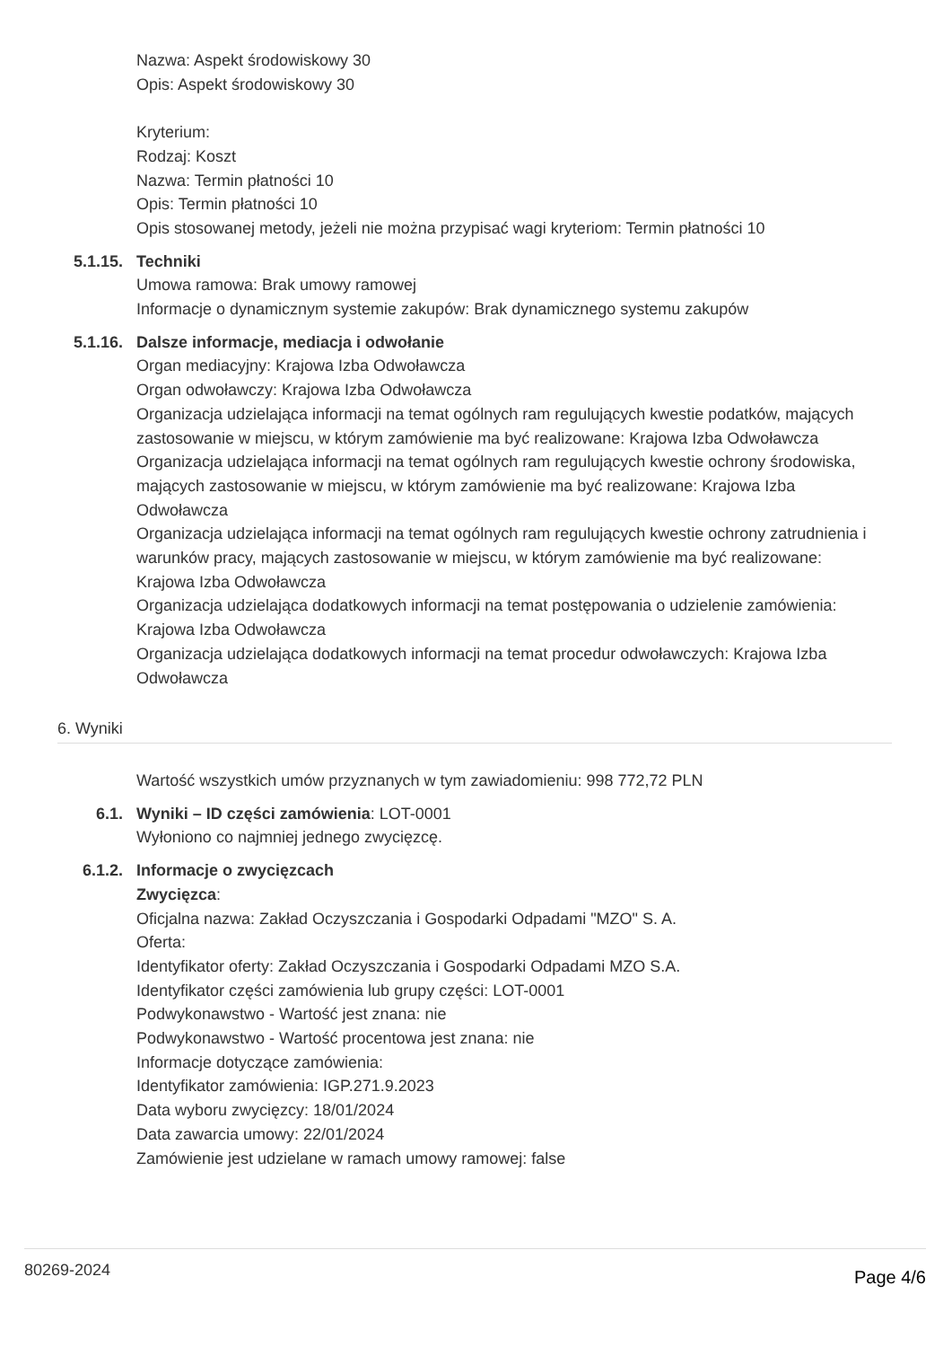Nazwa: Aspekt środowiskowy 30
Opis: Aspekt środowiskowy 30
Kryterium:
Rodzaj: Koszt
Nazwa: Termin płatności 10
Opis: Termin płatności 10
Opis stosowanej metody, jeżeli nie można przypisać wagi kryteriom: Termin płatności 10
5.1.15. Techniki
Umowa ramowa: Brak umowy ramowej
Informacje o dynamicznym systemie zakupów: Brak dynamicznego systemu zakupów
5.1.16. Dalsze informacje, mediacja i odwołanie
Organ mediacyjny: Krajowa Izba Odwoławcza
Organ odwoławczy: Krajowa Izba Odwoławcza
Organizacja udzielająca informacji na temat ogólnych ram regulujących kwestie podatków, mających zastosowanie w miejscu, w którym zamówienie ma być realizowane: Krajowa Izba Odwoławcza
Organizacja udzielająca informacji na temat ogólnych ram regulujących kwestie ochrony środowiska, mających zastosowanie w miejscu, w którym zamówienie ma być realizowane: Krajowa Izba Odwoławcza
Organizacja udzielająca informacji na temat ogólnych ram regulujących kwestie ochrony zatrudnienia i warunków pracy, mających zastosowanie w miejscu, w którym zamówienie ma być realizowane: Krajowa Izba Odwoławcza
Organizacja udzielająca dodatkowych informacji na temat postępowania o udzielenie zamówienia: Krajowa Izba Odwoławcza
Organizacja udzielająca dodatkowych informacji na temat procedur odwoławczych: Krajowa Izba Odwoławcza
6. Wyniki
Wartość wszystkich umów przyznanych w tym zawiadomieniu: 998 772,72 PLN
6.1. Wyniki – ID części zamówienia: LOT-0001
Wyłoniono co najmniej jednego zwycięzcę.
6.1.2. Informacje o zwycięzcach
Zwycięzca:
Oficjalna nazwa: Zakład Oczyszczania i Gospodarki Odpadami "MZO" S. A.
Oferta:
Identyfikator oferty: Zakład Oczyszczania i Gospodarki Odpadami MZO S.A.
Identyfikator części zamówienia lub grupy części: LOT-0001
Podwykonawstwo - Wartość jest znana: nie
Podwykonawstwo - Wartość procentowa jest znana: nie
Informacje dotyczące zamówienia:
Identyfikator zamówienia: IGP.271.9.2023
Data wyboru zwycięzcy: 18/01/2024
Data zawarcia umowy: 22/01/2024
Zamówienie jest udzielane w ramach umowy ramowej: false
80269-2024 Page 4/6